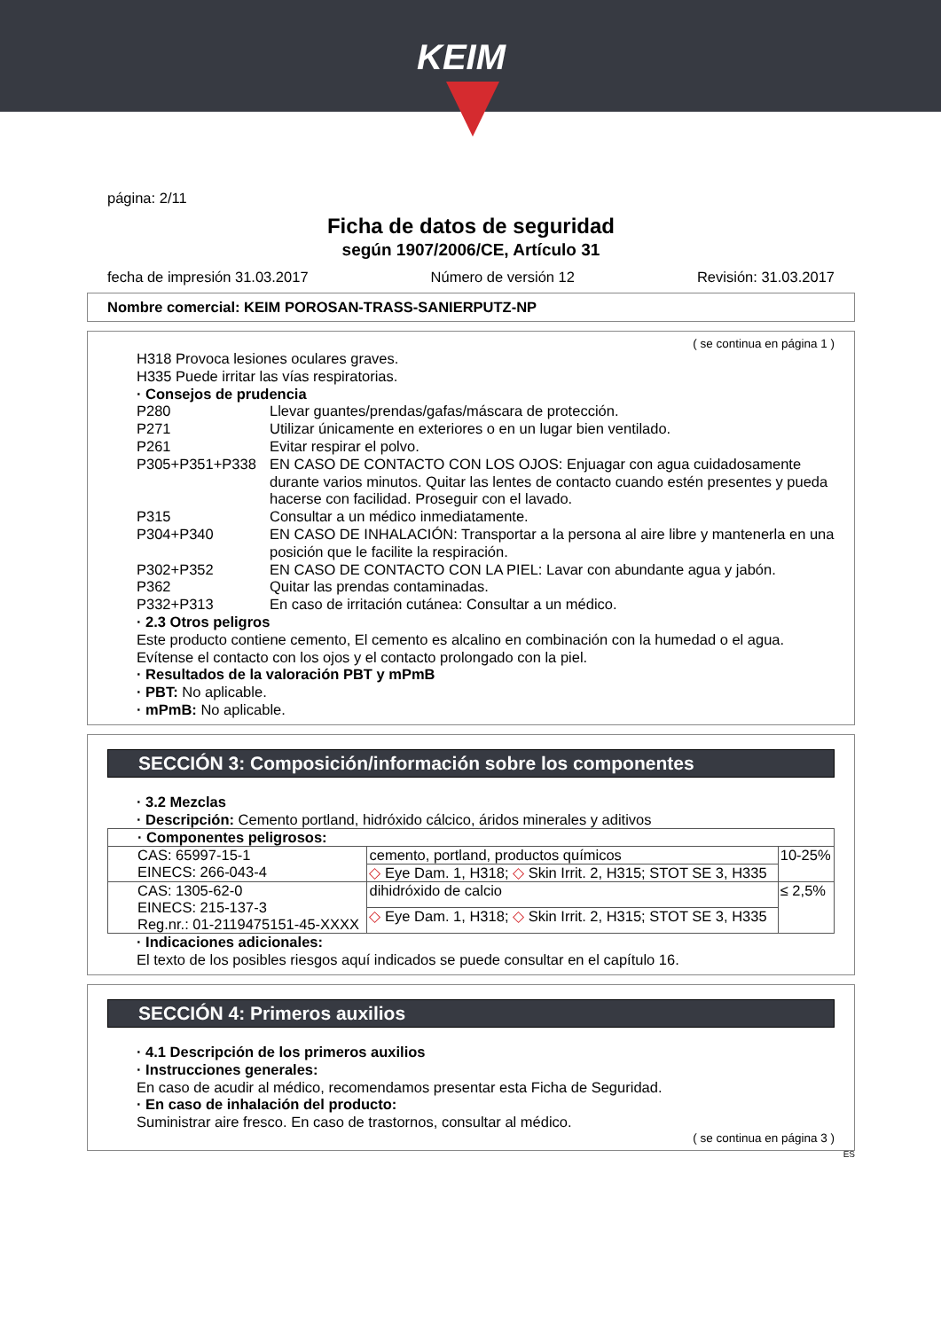KEIM
página: 2/11
Ficha de datos de seguridad
según 1907/2006/CE, Artículo 31
fecha de impresión 31.03.2017 Número de versión 12 Revisión: 31.03.2017
Nombre comercial: KEIM POROSAN-TRASS-SANIERPUTZ-NP
( se continua en página 1 )
H318 Provoca lesiones oculares graves.
H335 Puede irritar las vías respiratorias.
· Consejos de prudencia
P280 Llevar guantes/prendas/gafas/máscara de protección.
P271 Utilizar únicamente en exteriores o en un lugar bien ventilado.
P261 Evitar respirar el polvo.
P305+P351+P338 EN CASO DE CONTACTO CON LOS OJOS: Enjuagar con agua cuidadosamente durante varios minutos. Quitar las lentes de contacto cuando estén presentes y pueda hacerse con facilidad. Proseguir con el lavado.
P315 Consultar a un médico inmediatamente.
P304+P340 EN CASO DE INHALACIÓN: Transportar a la persona al aire libre y mantenerla en una posición que le facilite la respiración.
P302+P352 EN CASO DE CONTACTO CON LA PIEL: Lavar con abundante agua y jabón.
P362 Quitar las prendas contaminadas.
P332+P313 En caso de irritación cutánea: Consultar a un médico.
· 2.3 Otros peligros
Este producto contiene cemento, El cemento es alcalino en combinación con la humedad o el agua. Evítense el contacto con los ojos y el contacto prolongado con la piel.
· Resultados de la valoración PBT y mPmB
· PBT: No aplicable.
· mPmB: No aplicable.
SECCIÓN 3: Composición/información sobre los componentes
· 3.2 Mezclas
· Descripción: Cemento portland, hidróxido cálcico, áridos minerales y aditivos
| · Componentes peligrosos: | | |
| CAS: 65997-15-1 EINECS: 266-043-4 | cemento, portland, productos químicos | 10-25% |
| | ◇ Eye Dam. 1, H318; ◇ Skin Irrit. 2, H315; STOT SE 3, H335 | |
| CAS: 1305-62-0 EINECS: 215-137-3 Reg.nr.: 01-2119475151-45-XXXX | dihidróxido de calcio | ≤ 2,5% |
| | ◇ Eye Dam. 1, H318; ◇ Skin Irrit. 2, H315; STOT SE 3, H335 | |
· Indicaciones adicionales:
El texto de los posibles riesgos aquí indicados se puede consultar en el capítulo 16.
SECCIÓN 4: Primeros auxilios
· 4.1 Descripción de los primeros auxilios
· Instrucciones generales:
En caso de acudir al médico, recomendamos presentar esta Ficha de Seguridad.
· En caso de inhalación del producto:
Suministrar aire fresco. En caso de trastornos, consultar al médico.
( se continua en página 3 )
ES